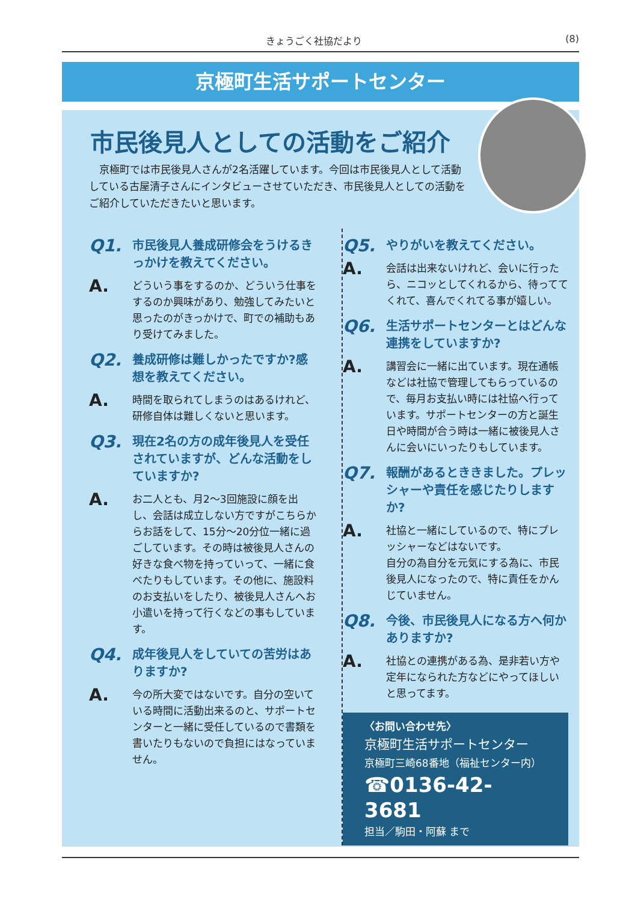きょうごく社協だより (8)
京極町生活サポートセンター
市民後見人としての活動をご紹介
　京極町では市民後見人さんが2名活躍しています。今回は市民後見人として活動している古屋清子さんにインタビューさせていただき、市民後見人としての活動をご紹介していただきたいと思います。
Q1. 市民後見人養成研修会をうけるきっかけを教えてください。
A. どういう事をするのか、どういう仕事をするのか興味があり、勉強してみたいと思ったのがきっかけで、町での補助もあり受けてみました。
Q2. 養成研修は難しかったですか?感想を教えてください。
A. 時間を取られてしまうのはあるけれど、研修自体は難しくないと思います。
Q3. 現在2名の方の成年後見人を受任されていますが、どんな活動をしていますか?
A. お二人とも、月2～3回施設に顔を出し、会話は成立しない方ですがこちらからお話をして、15分～20分位一緒に過ごしています。その時は被後見人さんの好きな食べ物を持っていって、一緒に食べたりもしています。その他に、施設料のお支払いをしたり、被後見人さんへお小遣いを持って行くなどの事もしています。
Q4. 成年後見人をしていての苦労はありますか?
A. 今の所大変ではないです。自分の空いている時間に活動出来るのと、サポートセンターと一緒に受任しているので書類を書いたりもないので負担にはなっていません。
Q5. やりがいを教えてください。
A. 会話は出来ないけれど、会いに行ったら、ニコッとしてくれるから、待っててくれて、喜んでくれてる事が嬉しい。
Q6. 生活サポートセンターとはどんな連携をしていますか?
A. 講習会に一緒に出ています。現在通帳などは社協で管理してもらっているので、毎月お支払い時には社協へ行っています。サポートセンターの方と誕生日や時間が合う時は一緒に被後見人さんに会いにいったりもしています。
Q7. 報酬があるとききました。プレッシャーや責任を感じたりしますか?
A. 社協と一緒にしているので、特にプレッシャーなどはないです。
自分の為自分を元気にする為に、市民後見人になったので、特に責任をかんじていません。
Q8. 今後、市民後見人になる方へ何かありますか?
A. 社協との連携がある為、是非若い方や定年になられた方などにやってほしいと思ってます。
〈お問い合わせ先〉
京極町生活サポートセンター
京極町三崎68番地（福祉センター内）
☎0136-42-3681
担当／駒田・阿蘇 まで